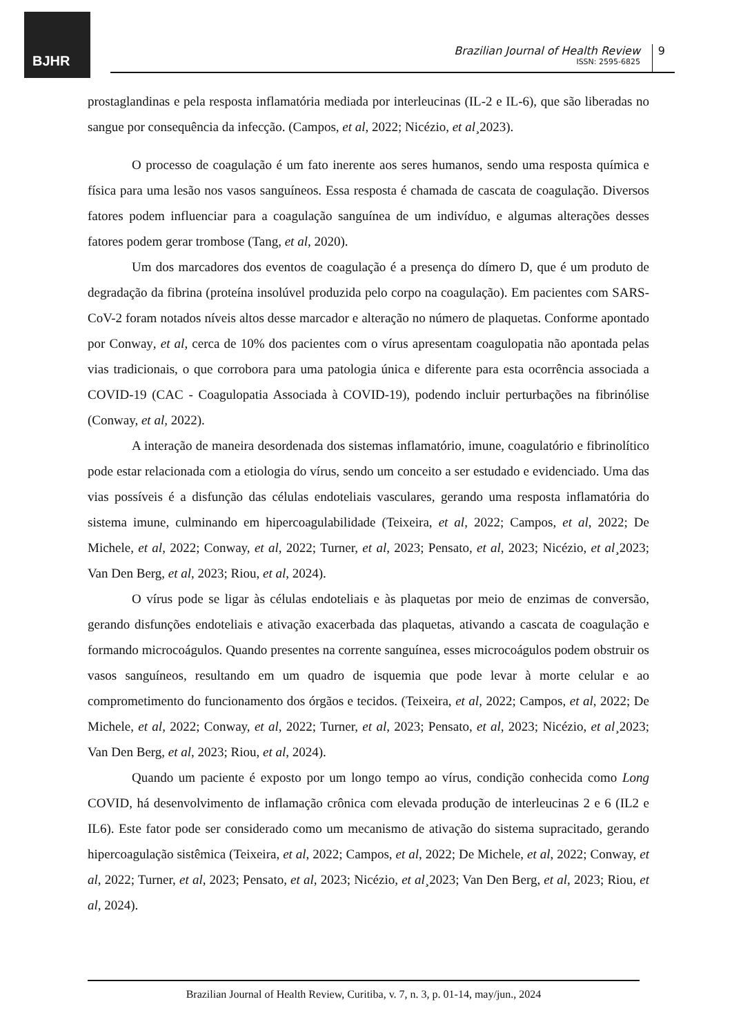BJHR
Brazilian Journal of Health Review
ISSN: 2595-6825
9
prostaglandinas e pela resposta inflamatória mediada por interleucinas (IL-2 e IL-6), que são liberadas no sangue por consequência da infecção. (Campos, et al, 2022; Nicézio, et al¸2023).
O processo de coagulação é um fato inerente aos seres humanos, sendo uma resposta química e física para uma lesão nos vasos sanguíneos. Essa resposta é chamada de cascata de coagulação. Diversos fatores podem influenciar para a coagulação sanguínea de um indivíduo, e algumas alterações desses fatores podem gerar trombose (Tang, et al, 2020).
Um dos marcadores dos eventos de coagulação é a presença do dímero D, que é um produto de degradação da fibrina (proteína insolúvel produzida pelo corpo na coagulação). Em pacientes com SARS-CoV-2 foram notados níveis altos desse marcador e alteração no número de plaquetas. Conforme apontado por Conway, et al, cerca de 10% dos pacientes com o vírus apresentam coagulopatia não apontada pelas vias tradicionais, o que corrobora para uma patologia única e diferente para esta ocorrência associada a COVID-19 (CAC - Coagulopatia Associada à COVID-19), podendo incluir perturbações na fibrinólise (Conway, et al, 2022).
A interação de maneira desordenada dos sistemas inflamatório, imune, coagulatório e fibrinolítico pode estar relacionada com a etiologia do vírus, sendo um conceito a ser estudado e evidenciado. Uma das vias possíveis é a disfunção das células endoteliais vasculares, gerando uma resposta inflamatória do sistema imune, culminando em hipercoagulabilidade (Teixeira, et al, 2022; Campos, et al, 2022; De Michele, et al, 2022; Conway, et al, 2022; Turner, et al, 2023; Pensato, et al, 2023; Nicézio, et al¸2023; Van Den Berg, et al, 2023; Riou, et al, 2024).
O vírus pode se ligar às células endoteliais e às plaquetas por meio de enzimas de conversão, gerando disfunções endoteliais e ativação exacerbada das plaquetas, ativando a cascata de coagulação e formando microcoágulos. Quando presentes na corrente sanguínea, esses microcoágulos podem obstruir os vasos sanguíneos, resultando em um quadro de isquemia que pode levar à morte celular e ao comprometimento do funcionamento dos órgãos e tecidos. (Teixeira, et al, 2022; Campos, et al, 2022; De Michele, et al, 2022; Conway, et al, 2022; Turner, et al, 2023; Pensato, et al, 2023; Nicézio, et al¸2023; Van Den Berg, et al, 2023; Riou, et al, 2024).
Quando um paciente é exposto por um longo tempo ao vírus, condição conhecida como Long COVID, há desenvolvimento de inflamação crônica com elevada produção de interleucinas 2 e 6 (IL2 e IL6). Este fator pode ser considerado como um mecanismo de ativação do sistema supracitado, gerando hipercoagulação sistêmica (Teixeira, et al, 2022; Campos, et al, 2022; De Michele, et al, 2022; Conway, et al, 2022; Turner, et al, 2023; Pensato, et al, 2023; Nicézio, et al¸2023; Van Den Berg, et al, 2023; Riou, et al, 2024).
Brazilian Journal of Health Review, Curitiba, v. 7, n. 3, p. 01-14, may/jun., 2024